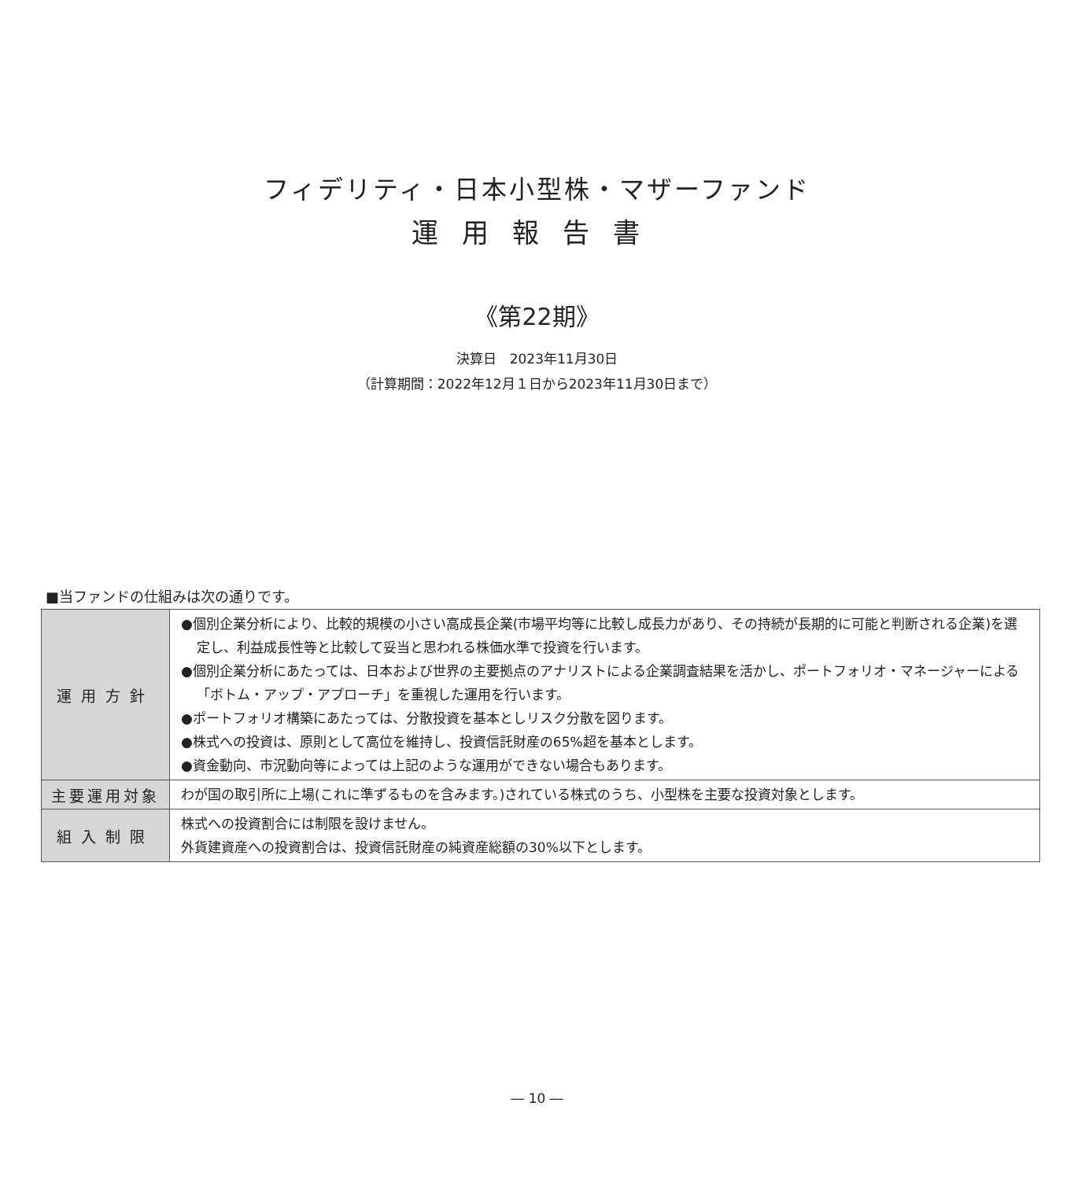フィデリティ・日本小型株・マザーファンド
運用報告書
《第22期》
決算日　2023年11月30日
（計算期間：2022年12月１日から2023年11月30日まで）
■当ファンドの仕組みは次の通りです。
| 運用方針 | ●個別企業分析により、比較的規模の小さい高成長企業(市場平均等に比較し成長力があり、その持続が長期的に可能と判断される企業)を選定し、利益成長性等と比較して妥当と思われる株価水準で投資を行います。 ●個別企業分析にあたっては、日本および世界の主要拠点のアナリストによる企業調査結果を活かし、ポートフォリオ・マネージャーによる「ボトム・アップ・アプローチ」を重視した運用を行います。 ●ポートフォリオ構築にあたっては、分散投資を基本としリスク分散を図ります。 ●株式への投資は、原則として高位を維持し、投資信託財産の65%超を基本とします。 ●資金動向、市況動向等によっては上記のような運用ができない場合もあります。 |
| 主要運用対象 | わが国の取引所に上場(これに準ずるものを含みます。)されている株式のうち、小型株を主要な投資対象とします。 |
| 組入制限 | 株式への投資割合には制限を設けません。 外貨建資産への投資割合は、投資信託財産の純資産総額の30%以下とします。 |
― 10 ―